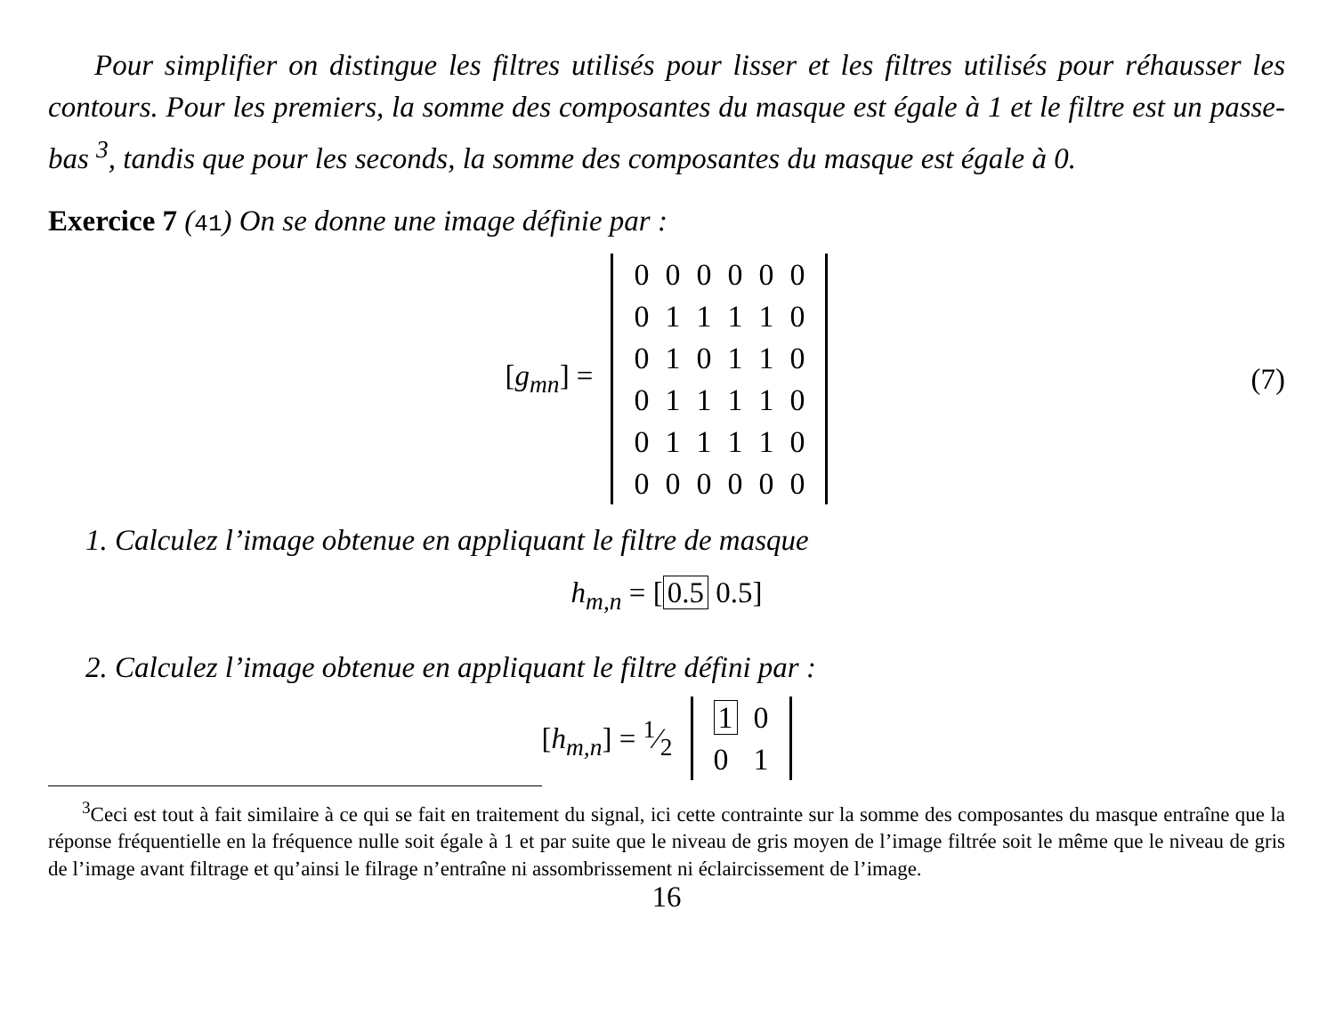Pour simplifier on distingue les filtres utilisés pour lisser et les filtres utilisés pour réhausser les contours. Pour les premiers, la somme des composantes du masque est égale à 1 et le filtre est un passe-bas <sup>3</sup>, tandis que pour les seconds, la somme des composantes du masque est égale à 0.
Exercice 7 (41) On se donne une image définie par :
[g<sub>mn</sub>] =
| 0 | 0 | 0 | 0 | 0 | 0 |
| 0 | 1 | 1 | 1 | 1 | 0 |
| 0 | 1 | 0 | 1 | 1 | 0 |
| 0 | 1 | 1 | 1 | 1 | 0 |
| 0 | 1 | 1 | 1 | 1 | 0 |
| 0 | 0 | 0 | 0 | 0 | 0 |
(7)
1. Calculez l’image obtenue en appliquant le filtre de masque
h<sub>m,n</sub> = [0.5 0.5]
2. Calculez l’image obtenue en appliquant le filtre défini par :
[h<sub>m,n</sub>] = 1⁄2
| 1 | 0 |
| 0 | 1 |
<sup>3</sup> Ceci est tout à fait similaire à ce qui se fait en traitement du signal, ici cette contrainte sur la somme des composantes du masque entraîne que la réponse fréquentielle en la fréquence nulle soit égale à 1 et par suite que le niveau de gris moyen de l’image filtrée soit le même que le niveau de gris de l’image avant filtrage et qu’ainsi le filrage n’entraîne ni assombrissement ni éclaircissement de l’image.
16